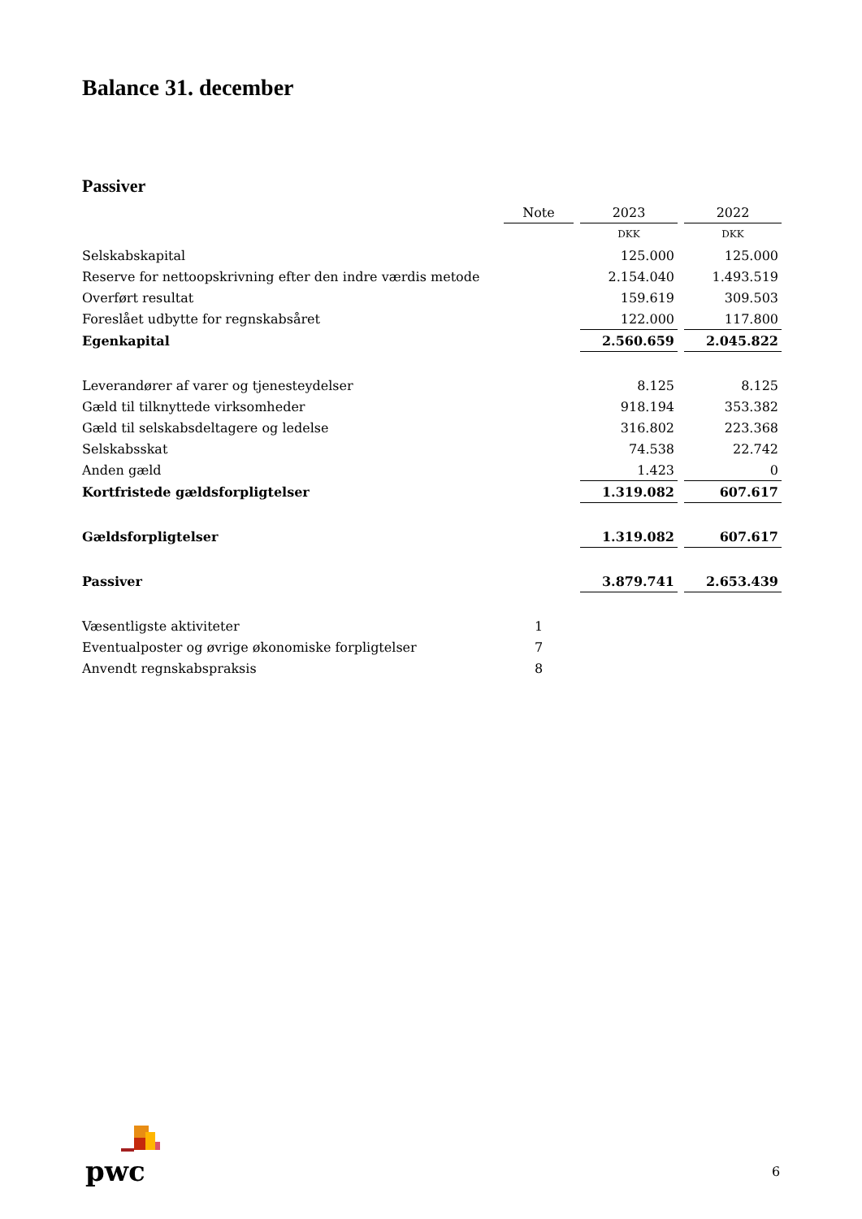Balance 31. december
Passiver
| | Note | | 2023 | | 2022 |
| --- | --- | --- | --- | --- | --- |
| | | | DKK | | DKK |
| Selskabskapital | | | 125.000 | | 125.000 |
| Reserve for nettoopskrivning efter den indre værdis metode | | | 2.154.040 | | 1.493.519 |
| Overført resultat | | | 159.619 | | 309.503 |
| Foreslået udbytte for regnskabsåret | | | 122.000 | | 117.800 |
| Egenkapital | | | 2.560.659 | | 2.045.822 |
| Leverandører af varer og tjenesteydelser | | | 8.125 | | 8.125 |
| Gæld til tilknyttede virksomheder | | | 918.194 | | 353.382 |
| Gæld til selskabsdeltagere og ledelse | | | 316.802 | | 223.368 |
| Selskabsskat | | | 74.538 | | 22.742 |
| Anden gæld | | | 1.423 | | 0 |
| Kortfristede gældsforpligtelser | | | 1.319.082 | | 607.617 |
| Gældsforpligtelser | | | 1.319.082 | | 607.617 |
| Passiver | | | 3.879.741 | | 2.653.439 |
| Væsentligste aktiviteter | 1 | | | | |
| Eventualposter og øvrige økonomiske forpligtelser | 7 | | | | |
| Anvendt regnskabspraksis | 8 | | | | |
pwc
6